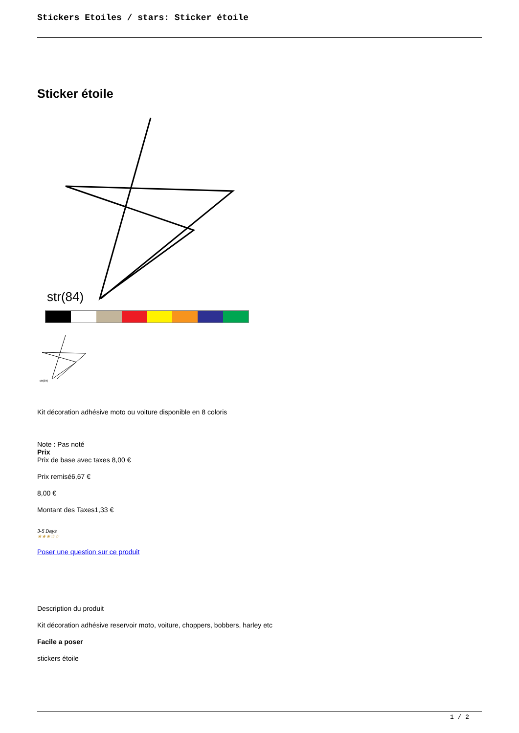Stickers Etoiles / stars: Sticker étoile
Sticker étoile
str(84)
str(84)
Kit décoration adhésive moto ou voiture disponible en 8 coloris
Note : Pas noté
Prix
Prix de base avec taxes 8,00 €
Prix remisé6,67 €
8,00 €
Montant des Taxes1,33 €
3-5 Days
★★★☆☆
Poser une question sur ce produit
Description du produit
Kit décoration adhésive reservoir moto, voiture, choppers, bobbers, harley etc
Facile a poser
stickers étoile
1 / 2